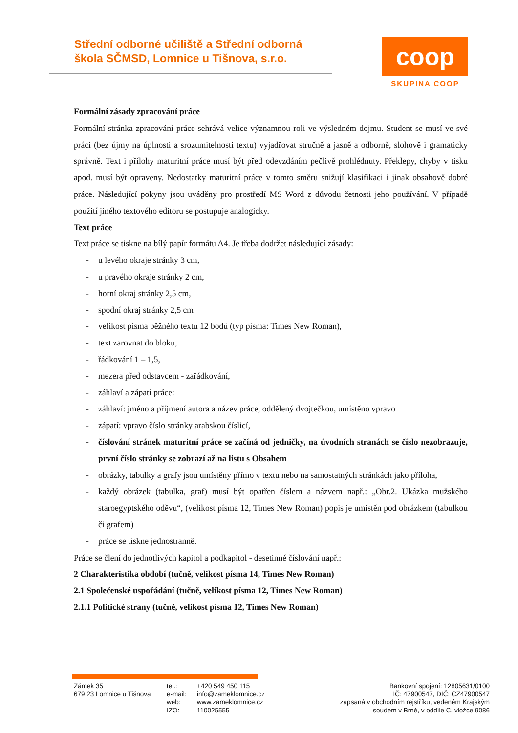Střední odborné učiliště a Střední odborná škola SČMSD, Lomnice u Tišnova, s.r.o.
coop
SKUPINA COOP
Formální zásady zpracování práce
Formální stránka zpracování práce sehrává velice významnou roli ve výsledném dojmu. Student se musí ve své práci (bez újmy na úplnosti a srozumitelnosti textu) vyjadřovat stručně a jasně a odborně, slohově i gramaticky správně. Text i přílohy maturitní práce musí být před odevzdáním pečlivě prohlédnuty. Překlepy, chyby v tisku apod. musí být opraveny. Nedostatky maturitní práce v tomto směru snižují klasifikaci i jinak obsahově dobré práce. Následující pokyny jsou uváděny pro prostředí MS Word z důvodu četnosti jeho používání. V případě použití jiného textového editoru se postupuje analogicky.
Text práce
Text práce se tiskne na bílý papír formátu A4. Je třeba dodržet následující zásady:
- u levého okraje stránky 3 cm,
- u pravého okraje stránky 2 cm,
- horní okraj stránky 2,5 cm,
- spodní okraj stránky 2,5 cm
- velikost písma běžného textu 12 bodů (typ písma: Times New Roman),
- text zarovnat do bloku,
- řádkování 1 – 1,5,
- mezera před odstavcem - zařádkování,
- záhlaví a zápatí práce:
- záhlaví: jméno a příjmení autora a název práce, oddělený dvojtečkou, umístěno vpravo
- zápatí: vpravo číslo stránky arabskou číslicí,
- číslování stránek maturitní práce se začíná od jedničky, na úvodních stranách se číslo nezobrazuje, první číslo stránky se zobrazí až na listu s Obsahem
- obrázky, tabulky a grafy jsou umístěny přímo v textu nebo na samostatných stránkách jako příloha,
- každý obrázek (tabulka, graf) musí být opatřen číslem a názvem např.: „Obr.2. Ukázka mužského staroegyptského oděvu“, (velikost písma 12, Times New Roman) popis je umístěn pod obrázkem (tabulkou či grafem)
- práce se tiskne jednostranně.
Práce se člení do jednotlivých kapitol a podkapitol - desetinné číslování např.:
2 Charakteristika období (tučně, velikost písma 14, Times New Roman)
2.1 Společenské uspořádání (tučně, velikost písma 12, Times New Roman)
2.1.1 Politické strany (tučně, velikost písma 12, Times New Roman)
Zámek 35
679 23 Lomnice u Tišnova
tel.:
e-mail:
web:
IZO:
+420 549 450 115
info@zameklomnice.cz
www.zameklomnice.cz
110025555
Bankovní spojení: 12805631/0100
IČ: 47900547, DIČ: CZ47900547
zapsaná v obchodním rejstříku, vedeném Krajským
soudem v Brně, v oddíle C, vložce 9086